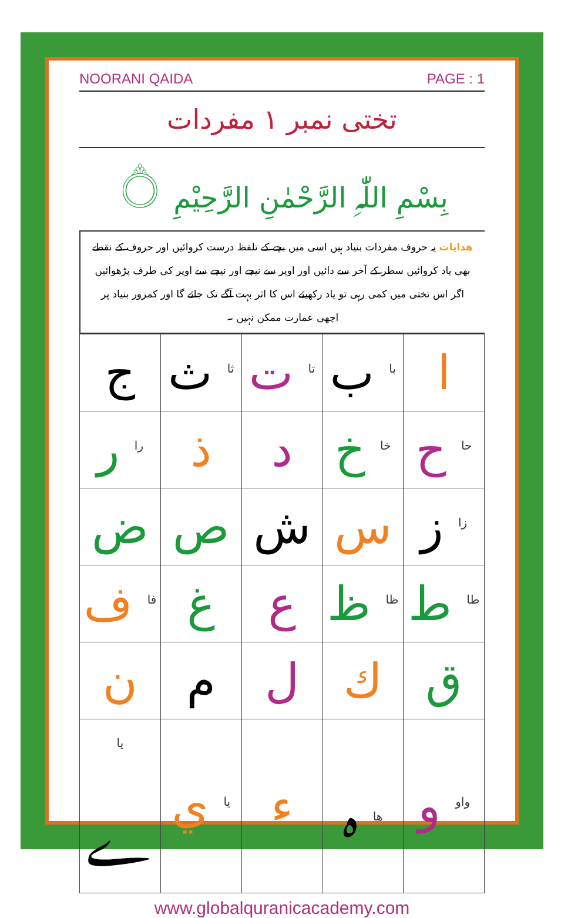NOORANI QAIDA PAGE : 1
تختی نمبر ١ مفردات
بِسْمِ اللّٰہِ الرَّحْمٰنِ الرَّحِیْمِ ۝
ھدایات یہ حروف مفردات بنیاد ہیں اسی میں بچے کے تلفظ درست کروائیں اور حروف کے نقطے بھی یاد کروائیں سطر کے آخر سے دائیں اور اوپر سے نیچے اور نیچے سے اوپر کی طرف پڑھوائیں اگر اس تختی میں کمی رہی تو یاد رکھیئے اس کا اثر بہت آگے تک جائے گا اور کمزور بنیاد پر اچھی عمارت ممکن نہیں ۔
| ا | <sup>با</sup> ب | <sup>تا</sup> ت | <sup>ثا</sup> ث | ج |
| <sup>حا</sup> ح | <sup>خا</sup> خ | د | ذ | <sup>را</sup> ر |
| <sup>زا</sup> ز | س | ش | ص | ض |
| <sup>طا</sup> ط | <sup>ظا</sup> ظ | ع | غ | <sup>فا</sup> ف |
| ق | ك | ل | م | ن |
| <sup>واو</sup> و | <sup>ھا</sup> ہ | ء | <sup>یا</sup> ي | <sup>یا</sup> ے |
www.globalquranicacademy.com